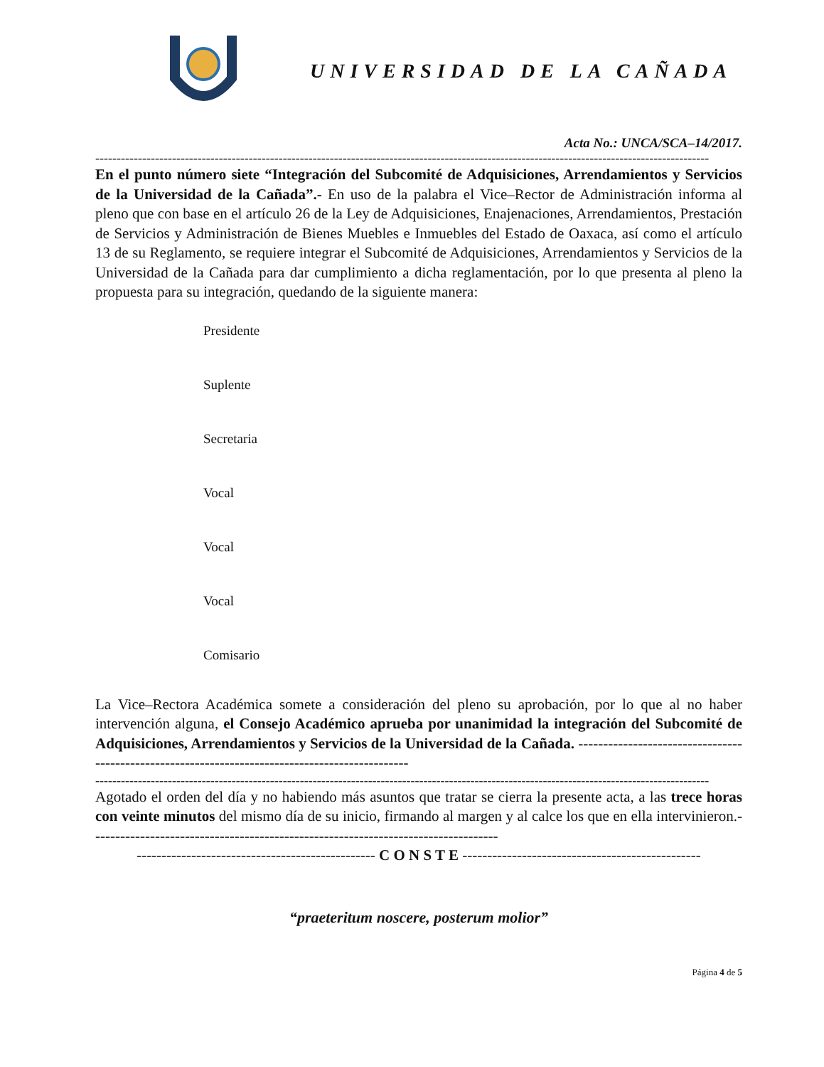UNIVERSIDAD DE LA CAÑADA
Acta No.: UNCA/SCA–14/2017.
------------------------------------------------------------------------------------------------------------------------------------------------
En el punto número siete “Integración del Subcomité de Adquisiciones, Arrendamientos y Servicios de la Universidad de la Cañada”.- En uso de la palabra el Vice–Rector de Administración informa al pleno que con base en el artículo 26 de la Ley de Adquisiciones, Enajenaciones, Arrendamientos, Prestación de Servicios y Administración de Bienes Muebles e Inmuebles del Estado de Oaxaca, así como el artículo 13 de su Reglamento, se requiere integrar el Subcomité de Adquisiciones, Arrendamientos y Servicios de la Universidad de la Cañada para dar cumplimiento a dicha reglamentación, por lo que presenta al pleno la propuesta para su integración, quedando de la siguiente manera:
Presidente
Suplente
Secretaria
Vocal
Vocal
Vocal
Comisario
La Vice–Rectora Académica somete a consideración del pleno su aprobación, por lo que al no haber intervención alguna, el Consejo Académico aprueba por unanimidad la integración del Subcomité de Adquisiciones, Arrendamientos y Servicios de la Universidad de la Cañada. ------------------------------------------------------------------------------------------------
------------------------------------------------------------------------------------------------------------------------------------------------
Agotado el orden del día y no habiendo más asuntos que tratar se cierra la presente acta, a las trece horas con veinte minutos del mismo día de su inicio, firmando al margen y al calce los que en ella intervinieron.----------------------------------------------------------------------------------
------------------------------------------------ C O N S T E ------------------------------------------------
“praeteritum noscere, posterum molior”
Página 4 de 5